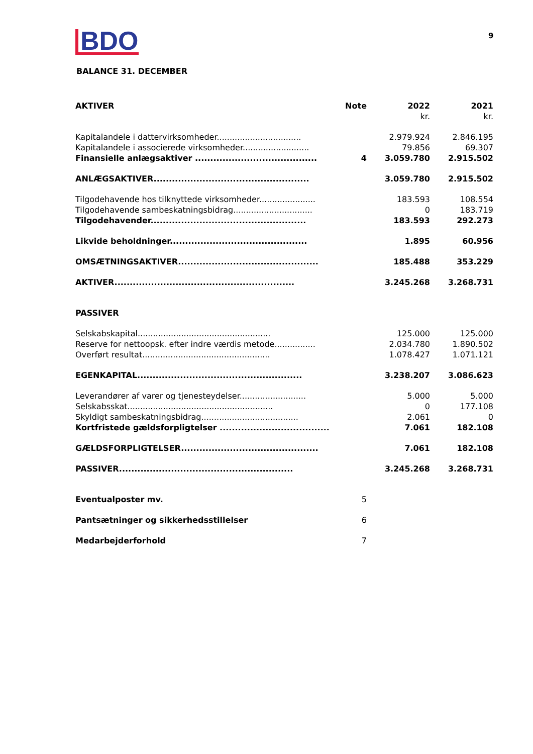BDO 9
BALANCE 31. DECEMBER
| AKTIVER | Note | 2022 | 2021 |
| --- | --- | --- | --- |
| | | kr. | kr. |
| Kapitalandele i dattervirksomheder................................. | | 2.979.924 | 2.846.195 |
| Kapitalandele i associerede virksomheder.......................... | | 79.856 | 69.307 |
| Finansielle anlægsaktiver ........................................ | 4 | 3.059.780 | 2.915.502 |
| ANLÆGSAKTIVER................................................... | | 3.059.780 | 2.915.502 |
| Tilgodehavende hos tilknyttede virksomheder...................... | | 183.593 | 108.554 |
| Tilgodehavende sambeskatningsbidrag............................... | | 0 | 183.719 |
| Tilgodehavender................................................... | | 183.593 | 292.273 |
| Likvide beholdninger............................................. | | 1.895 | 60.956 |
| OMSÆTNINGSAKTIVER.............................................. | | 185.488 | 353.229 |
| AKTIVER........................................................... | | 3.245.268 | 3.268.731 |
| PASSIVER | | | |
| Selskabskapital.................................................... | | 125.000 | 125.000 |
| Reserve for nettoopsk. efter indre værdis metode................ | | 2.034.780 | 1.890.502 |
| Overført resultat.................................................. | | 1.078.427 | 1.071.121 |
| EGENKAPITAL...................................................... | | 3.238.207 | 3.086.623 |
| Leverandører af varer og tjenesteydelser.......................... | | 5.000 | 5.000 |
| Selskabsskat......................................................... | | 0 | 177.108 |
| Skyldigt sambeskatningsbidrag...................................... | | 2.061 | 0 |
| Kortfristede gældsforpligtelser .................................... | | 7.061 | 182.108 |
| GÆLDSFORPLIGTELSER............................................. | | 7.061 | 182.108 |
| PASSIVER......................................................... | | 3.245.268 | 3.268.731 |
| Eventualposter mv. | 5 | | |
| Pantsætninger og sikkerhedsstillelser | 6 | | |
| Medarbejderforhold | 7 | | |